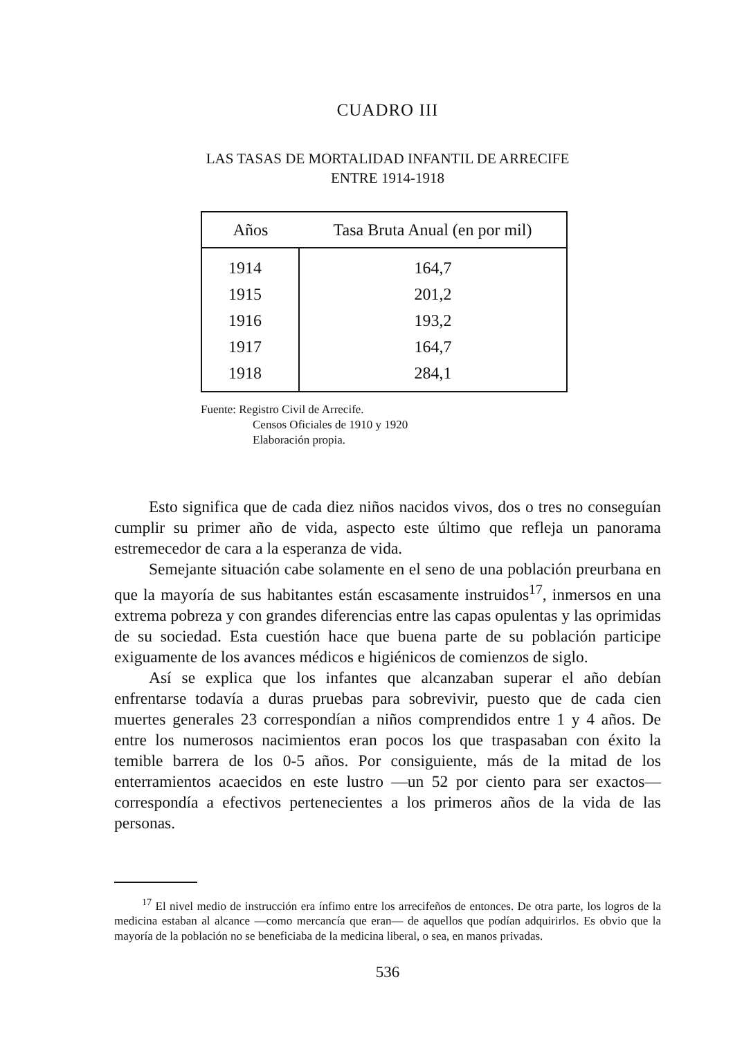CUADRO III
LAS TASAS DE MORTALIDAD INFANTIL DE ARRECIFE
ENTRE 1914-1918
| Años | Tasa Bruta Anual (en por mil) |
| --- | --- |
| 1914 | 164,7 |
| 1915 | 201,2 |
| 1916 | 193,2 |
| 1917 | 164,7 |
| 1918 | 284,1 |
Fuente: Registro Civil de Arrecife.
Censos Oficiales de 1910 y 1920
Elaboración propia.
Esto significa que de cada diez niños nacidos vivos, dos o tres no conseguían cumplir su primer año de vida, aspecto este último que refleja un panorama estremecedor de cara a la esperanza de vida.
Semejante situación cabe solamente en el seno de una población preurbana en que la mayoría de sus habitantes están escasamente instruidos<sup>17</sup>, inmersos en una extrema pobreza y con grandes diferencias entre las capas opulentas y las oprimidas de su sociedad. Esta cuestión hace que buena parte de su población participe exiguamente de los avances médicos e higiénicos de comienzos de siglo.
Así se explica que los infantes que alcanzaban superar el año debían enfrentarse todavía a duras pruebas para sobrevivir, puesto que de cada cien muertes generales 23 correspondían a niños comprendidos entre 1 y 4 años. De entre los numerosos nacimientos eran pocos los que traspasaban con éxito la temible barrera de los 0-5 años. Por consiguiente, más de la mitad de los enterramientos acaecidos en este lustro —un 52 por ciento para ser exactos— correspondía a efectivos pertenecientes a los primeros años de la vida de las personas.
<sup>17</sup> El nivel medio de instrucción era ínfimo entre los arrecifeños de entonces. De otra parte, los logros de la medicina estaban al alcance —como mercancía que eran— de aquellos que podían adquirirlos. Es obvio que la mayoría de la población no se beneficiaba de la medicina liberal, o sea, en manos privadas.
536